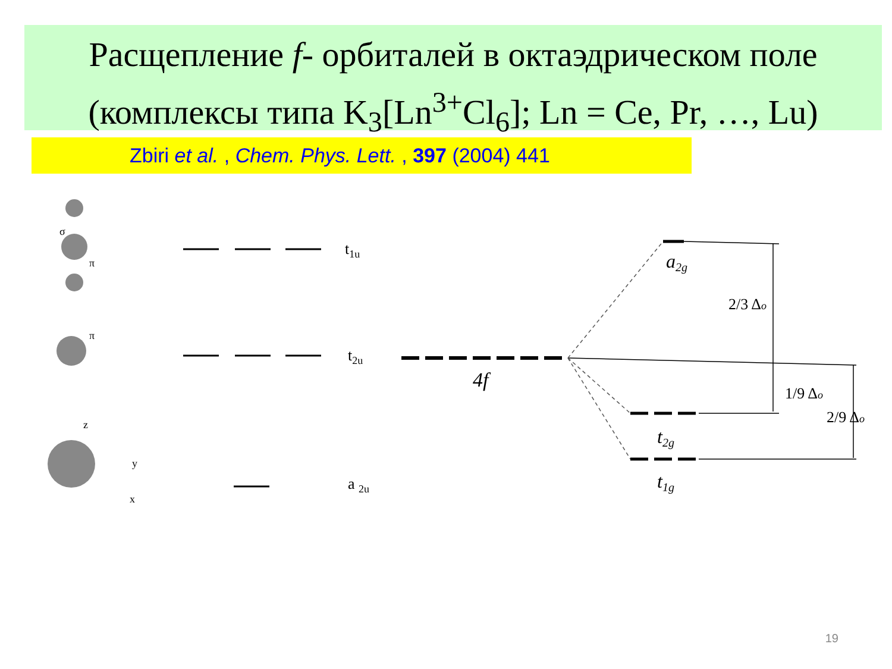Расщепление f- орбиталей в октаэдрическом поле
(комплексы типа K<sub>3</sub>[Ln<sup>3+</sup>Cl<sub>6</sub>]; Ln = Ce, Pr, …, Lu)
Zbiri et al. , Chem. Phys. Lett. , 397 (2004) 441
t1u
t2u
a 2u
4f
a2g
t2g
t1g
2/3 Δo
1/9 Δo
2/9 Δo
σ
π
π
z
y
x
19